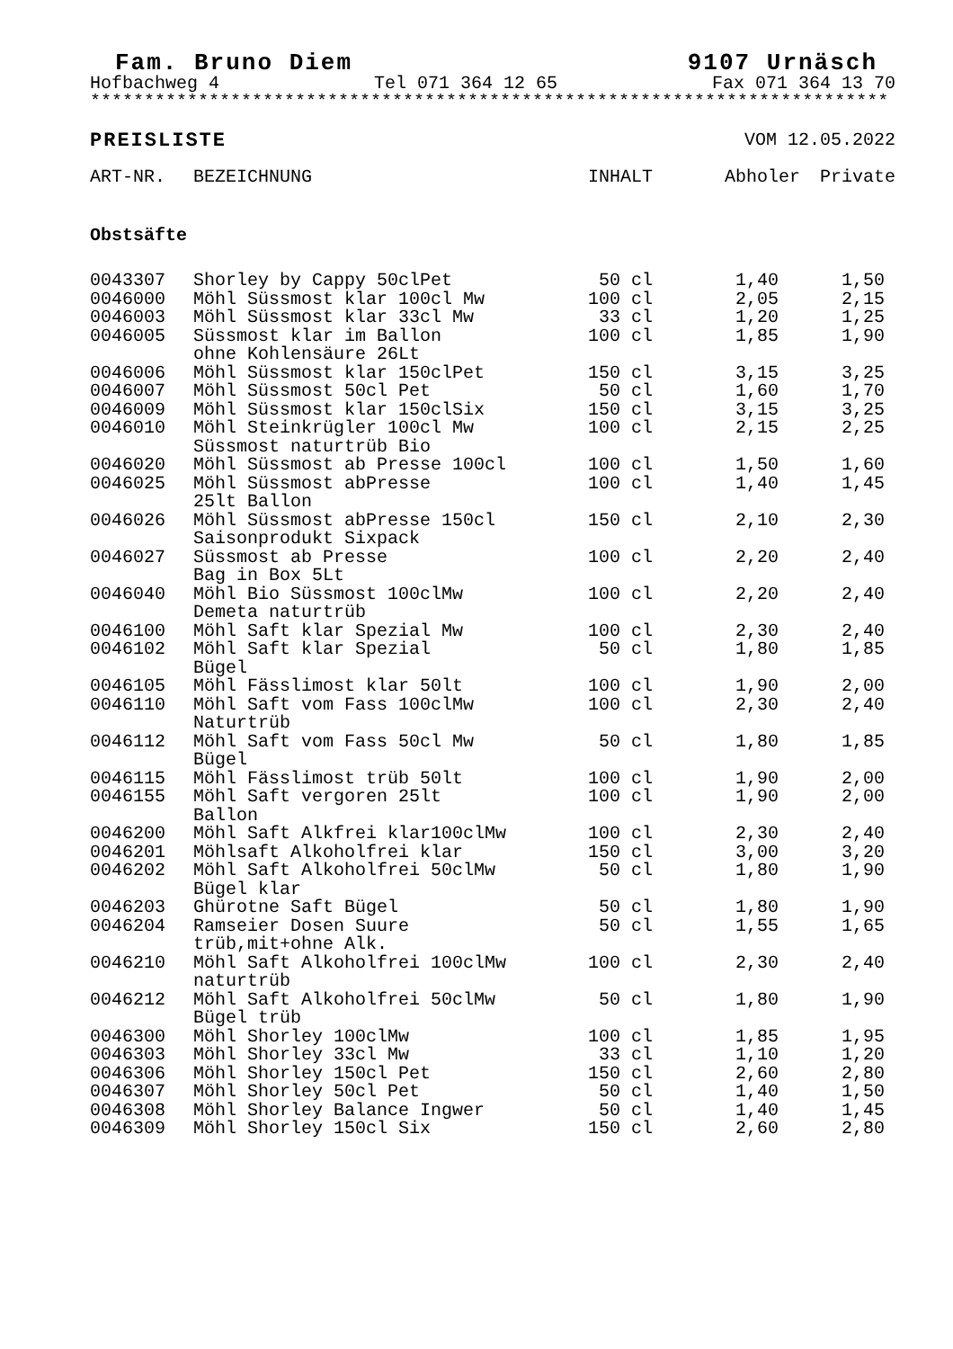Fam. Bruno Diem 9107 Urnäsch
Hofbachweg 4 Tel 071 364 12 65 Fax 071 364 13 70
**************************************************************************
PREISLISTE VOM 12.05.2022
| ART-NR. | BEZEICHNUNG | INHALT | Abholer | Private |
| --- | --- | --- | --- | --- |
| Obstsäfte | | | | |
| 0043307 | Shorley by Cappy 50clPet | 50 cl | 1,40 | 1,50 |
| 0046000 | Möhl Süssmost klar 100cl Mw | 100 cl | 2,05 | 2,15 |
| 0046003 | Möhl Süssmost klar 33cl Mw | 33 cl | 1,20 | 1,25 |
| 0046005 | Süssmost klar im Ballon ohne Kohlensäure 26Lt | 100 cl | 1,85 | 1,90 |
| 0046006 | Möhl Süssmost klar 150clPet | 150 cl | 3,15 | 3,25 |
| 0046007 | Möhl Süssmost 50cl Pet | 50 cl | 1,60 | 1,70 |
| 0046009 | Möhl Süssmost klar 150clSix | 150 cl | 3,15 | 3,25 |
| 0046010 | Möhl Steinkrügler 100cl Mw Süssmost naturtrüb Bio | 100 cl | 2,15 | 2,25 |
| 0046020 | Möhl Süssmost ab Presse 100cl | 100 cl | 1,50 | 1,60 |
| 0046025 | Möhl Süssmost abPresse 25lt Ballon | 100 cl | 1,40 | 1,45 |
| 0046026 | Möhl Süssmost abPresse 150cl Saisonprodukt Sixpack | 150 cl | 2,10 | 2,30 |
| 0046027 | Süssmost ab Presse Bag in Box 5Lt | 100 cl | 2,20 | 2,40 |
| 0046040 | Möhl Bio Süssmost 100clMw Demeta naturtrüb | 100 cl | 2,20 | 2,40 |
| 0046100 | Möhl Saft klar Spezial Mw | 100 cl | 2,30 | 2,40 |
| 0046102 | Möhl Saft klar Spezial Bügel | 50 cl | 1,80 | 1,85 |
| 0046105 | Möhl Fässlimost klar 50lt | 100 cl | 1,90 | 2,00 |
| 0046110 | Möhl Saft vom Fass 100clMw Naturtrüb | 100 cl | 2,30 | 2,40 |
| 0046112 | Möhl Saft vom Fass 50cl Mw Bügel | 50 cl | 1,80 | 1,85 |
| 0046115 | Möhl Fässlimost trüb 50lt | 100 cl | 1,90 | 2,00 |
| 0046155 | Möhl Saft vergoren 25lt Ballon | 100 cl | 1,90 | 2,00 |
| 0046200 | Möhl Saft Alkfrei klar100clMw | 100 cl | 2,30 | 2,40 |
| 0046201 | Möhlsaft Alkoholfrei klar | 150 cl | 3,00 | 3,20 |
| 0046202 | Möhl Saft Alkoholfrei 50clMw Bügel klar | 50 cl | 1,80 | 1,90 |
| 0046203 | Ghürotne Saft Bügel | 50 cl | 1,80 | 1,90 |
| 0046204 | Ramseier Dosen Suure trüb,mit+ohne Alk. | 50 cl | 1,55 | 1,65 |
| 0046210 | Möhl Saft Alkoholfrei 100clMw naturtrüb | 100 cl | 2,30 | 2,40 |
| 0046212 | Möhl Saft Alkoholfrei 50clMw Bügel trüb | 50 cl | 1,80 | 1,90 |
| 0046300 | Möhl Shorley 100clMw | 100 cl | 1,85 | 1,95 |
| 0046303 | Möhl Shorley 33cl Mw | 33 cl | 1,10 | 1,20 |
| 0046306 | Möhl Shorley 150cl Pet | 150 cl | 2,60 | 2,80 |
| 0046307 | Möhl Shorley 50cl Pet | 50 cl | 1,40 | 1,50 |
| 0046308 | Möhl Shorley Balance Ingwer | 50 cl | 1,40 | 1,45 |
| 0046309 | Möhl Shorley 150cl Six | 150 cl | 2,60 | 2,80 |